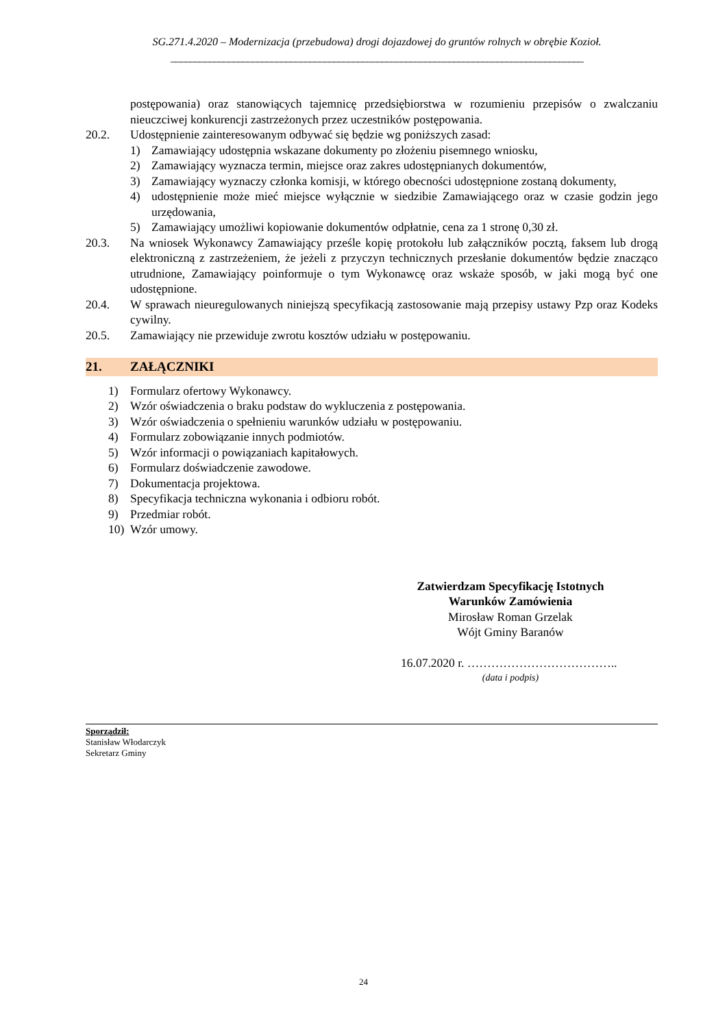SG.271.4.2020 – Modernizacja (przebudowa) drogi dojazdowej do gruntów rolnych w obrębie Kozioł.
______________________________________________________________________________________
postępowania) oraz stanowiących tajemnicę przedsiębiorstwa w rozumieniu przepisów o zwalczaniu nieuczciwej konkurencji zastrzeżonych przez uczestników postępowania.
20.2. Udostępnienie zainteresowanym odbywać się będzie wg poniższych zasad:
1) Zamawiający udostępnia wskazane dokumenty po złożeniu pisemnego wniosku,
2) Zamawiający wyznacza termin, miejsce oraz zakres udostępnianych dokumentów,
3) Zamawiający wyznaczy członka komisji, w którego obecności udostępnione zostaną dokumenty,
4) udostępnienie może mieć miejsce wyłącznie w siedzibie Zamawiającego oraz w czasie godzin jego urzędowania,
5) Zamawiający umożliwi kopiowanie dokumentów odpłatnie, cena za 1 stronę 0,30 zł.
20.3. Na wniosek Wykonawcy Zamawiający prześle kopię protokołu lub załączników pocztą, faksem lub drogą elektroniczną z zastrzeżeniem, że jeżeli z przyczyn technicznych przesłanie dokumentów będzie znacząco utrudnione, Zamawiający poinformuje o tym Wykonawcę oraz wskaże sposób, w jaki mogą być one udostępnione.
20.4. W sprawach nieuregulowanych niniejszą specyfikacją zastosowanie mają przepisy ustawy Pzp oraz Kodeks cywilny.
20.5. Zamawiający nie przewiduje zwrotu kosztów udziału w postępowaniu.
21. ZAŁĄCZNIKI
1) Formularz ofertowy Wykonawcy.
2) Wzór oświadczenia o braku podstaw do wykluczenia z postępowania.
3) Wzór oświadczenia o spełnieniu warunków udziału w postępowaniu.
4) Formularz zobowiązanie innych podmiotów.
5) Wzór informacji o powiązaniach kapitałowych.
6) Formularz doświadczenie zawodowe.
7) Dokumentacja projektowa.
8) Specyfikacja techniczna wykonania i odbioru robót.
9) Przedmiar robót.
10) Wzór umowy.
Zatwierdzam Specyfikację Istotnych
Warunków Zamówienia
Mirosław Roman Grzelak
Wójt Gminy Baranów
16.07.2020 r. ………………………………..
(data i podpis)
Sporządził:
Stanisław Włodarczyk
Sekretarz Gminy
24